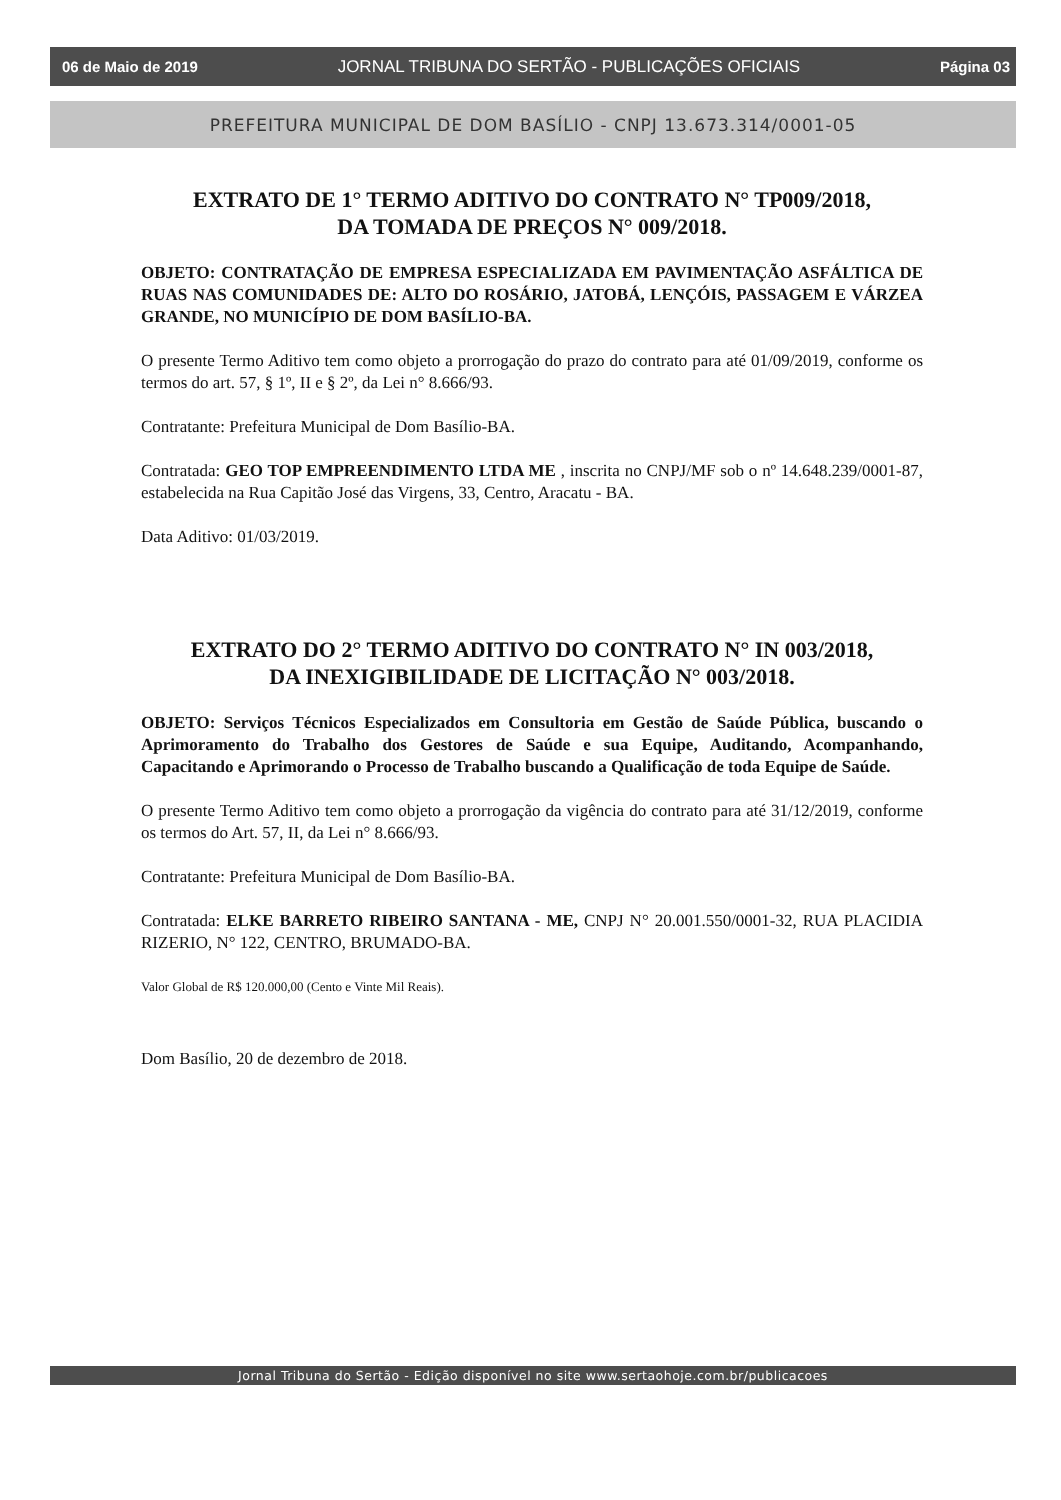06 de Maio de 2019 JORNAL TRIBUNA DO SERTÃO - PUBLICAÇÕES OFICIAIS Página 03
PREFEITURA MUNICIPAL DE DOM BASÍLIO - CNPJ 13.673.314/0001-05
EXTRATO DE 1° TERMO ADITIVO DO CONTRATO N° TP009/2018,
DA TOMADA DE PREÇOS N° 009/2018.
OBJETO: CONTRATAÇÃO DE EMPRESA ESPECIALIZADA EM PAVIMENTAÇÃO ASFÁLTICA DE RUAS NAS COMUNIDADES DE: ALTO DO ROSÁRIO, JATOBÁ, LENÇÓIS, PASSAGEM E VÁRZEA GRANDE, NO MUNICÍPIO DE DOM BASÍLIO-BA.
O presente Termo Aditivo tem como objeto a prorrogação do prazo do contrato para até 01/09/2019, conforme os termos do art. 57, § 1º, II e § 2º, da Lei n° 8.666/93.
Contratante: Prefeitura Municipal de Dom Basílio-BA.
Contratada: GEO TOP EMPREENDIMENTO LTDA ME , inscrita no CNPJ/MF sob o nº 14.648.239/0001-87, estabelecida na Rua Capitão José das Virgens, 33, Centro, Aracatu - BA.
Data Aditivo: 01/03/2019.
EXTRATO DO 2° TERMO ADITIVO DO CONTRATO N° IN 003/2018,
DA INEXIGIBILIDADE DE LICITAÇÃO N° 003/2018.
OBJETO: Serviços Técnicos Especializados em Consultoria em Gestão de Saúde Pública, buscando o Aprimoramento do Trabalho dos Gestores de Saúde e sua Equipe, Auditando, Acompanhando, Capacitando e Aprimorando o Processo de Trabalho buscando a Qualificação de toda Equipe de Saúde.
O presente Termo Aditivo tem como objeto a prorrogação da vigência do contrato para até 31/12/2019, conforme os termos do Art. 57, II, da Lei n° 8.666/93.
Contratante: Prefeitura Municipal de Dom Basílio-BA.
Contratada: ELKE BARRETO RIBEIRO SANTANA - ME, CNPJ N° 20.001.550/0001-32, RUA PLACIDIA RIZERIO, N° 122, CENTRO, BRUMADO-BA.
Valor Global de R$ 120.000,00 (Cento e Vinte Mil Reais).
Dom Basílio, 20 de dezembro de 2018.
Jornal Tribuna do Sertão - Edição disponível no site www.sertaohoje.com.br/publicacoes